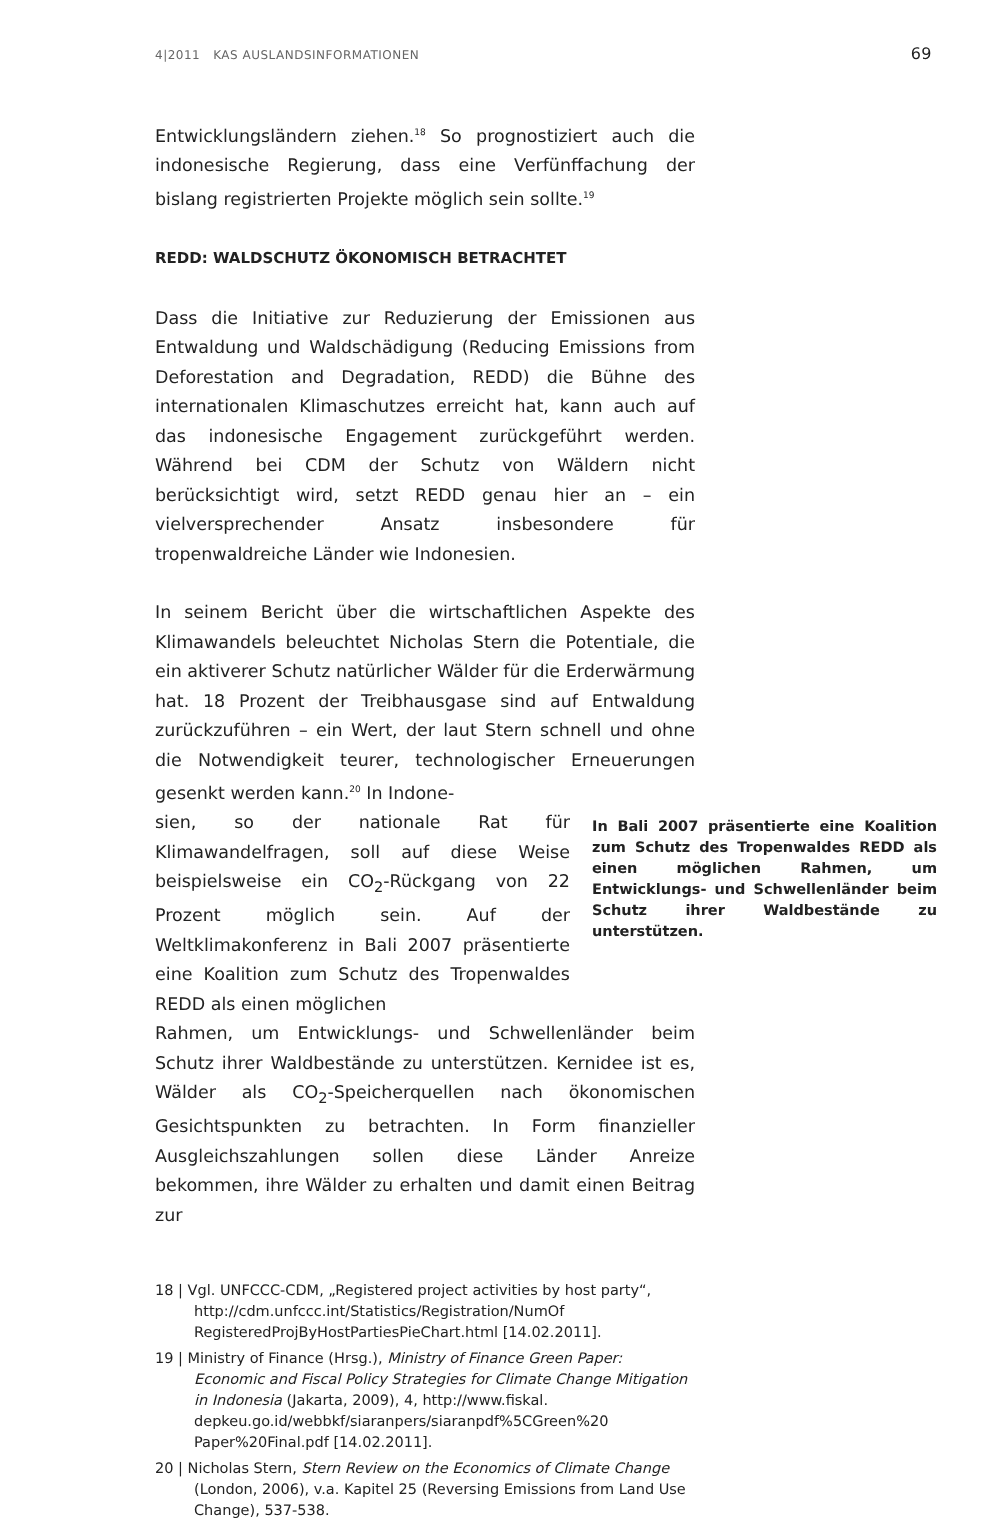4|2011 KAS AUSLANDSINFORMATIONEN 69
Entwicklungsländern ziehen.<sup>18</sup> So prognostiziert auch die indonesische Regierung, dass eine Verfünffachung der bislang registrierten Projekte möglich sein sollte.<sup>19</sup>
REDD: WALDSCHUTZ ÖKONOMISCH BETRACHTET
Dass die Initiative zur Reduzierung der Emissionen aus Entwaldung und Waldschädigung (Reducing Emissions from Deforestation and Degradation, REDD) die Bühne des internationalen Klimaschutzes erreicht hat, kann auch auf das indonesische Engagement zurückgeführt werden. Während bei CDM der Schutz von Wäldern nicht berücksichtigt wird, setzt REDD genau hier an – ein vielversprechender Ansatz insbesondere für tropenwaldreiche Länder wie Indonesien.
In seinem Bericht über die wirtschaftlichen Aspekte des Klimawandels beleuchtet Nicholas Stern die Potentiale, die ein aktiverer Schutz natürlicher Wälder für die Erderwärmung hat. 18 Prozent der Treibhausgase sind auf Entwaldung zurückzuführen – ein Wert, der laut Stern schnell und ohne die Notwendigkeit teurer, technologischer Erneuerungen gesenkt werden kann.<sup>20</sup> In Indone-
sien, so der nationale Rat für Klimawandelfragen, soll auf diese Weise beispielsweise ein CO<sub>2</sub>-Rückgang von 22 Prozent möglich sein. Auf der Weltklimakonferenz in Bali 2007 präsentierte eine Koalition zum Schutz des Tropenwaldes REDD als einen möglichen
In Bali 2007 präsentierte eine Koalition zum Schutz des Tropenwaldes REDD als einen möglichen Rahmen, um Entwicklungs- und Schwellenländer beim Schutz ihrer Waldbestände zu unterstützen.
Rahmen, um Entwicklungs- und Schwellenländer beim Schutz ihrer Waldbestände zu unterstützen. Kernidee ist es, Wälder als CO<sub>2</sub>-Speicherquellen nach ökonomischen Gesichtspunkten zu betrachten. In Form finanzieller Ausgleichszahlungen sollen diese Länder Anreize bekommen, ihre Wälder zu erhalten und damit einen Beitrag zur
18 | Vgl. UNFCCC-CDM, „Registered project activities by host party“, http://cdm.unfccc.int/Statistics/Registration/NumOf RegisteredProjByHostPartiesPieChart.html [14.02.2011].
19 | Ministry of Finance (Hrsg.), Ministry of Finance Green Paper: Economic and Fiscal Policy Strategies for Climate Change Mitigation in Indonesia (Jakarta, 2009), 4, http://www.fiskal. depkeu.go.id/webbkf/siaranpers/siaranpdf%5CGreen%20 Paper%20Final.pdf [14.02.2011].
20 | Nicholas Stern, Stern Review on the Economics of Climate Change (London, 2006), v.a. Kapitel 25 (Reversing Emissions from Land Use Change), 537-538.